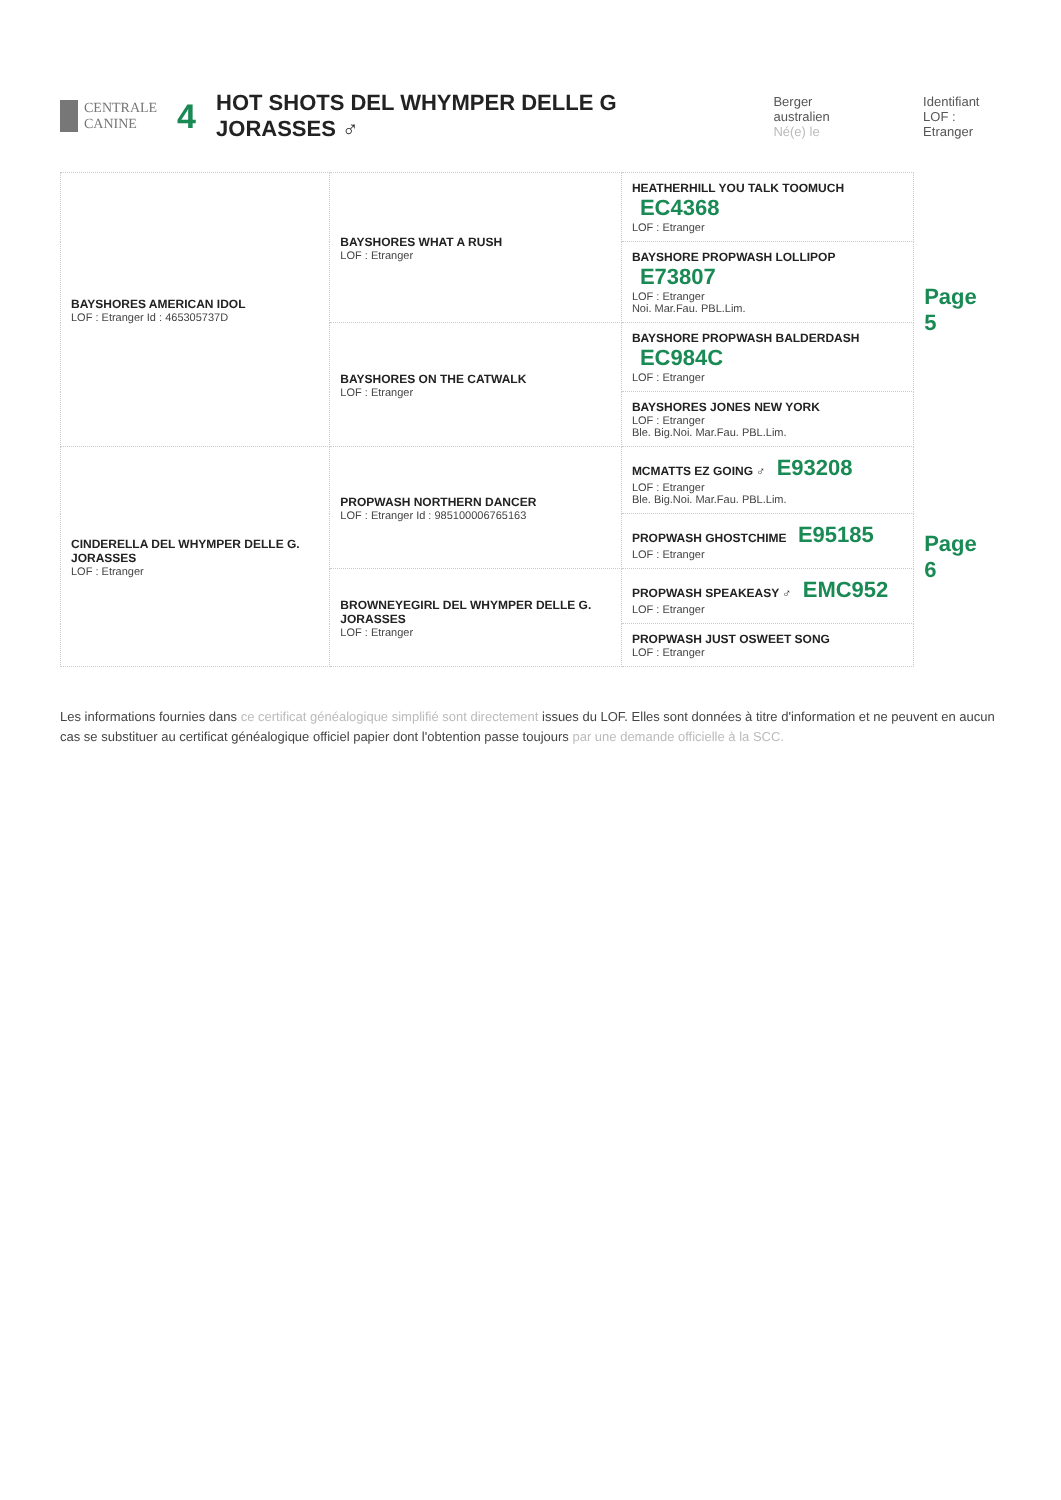CENTRALE
CANINE
4
HOT SHOTS DEL WHYMPER DELLE G JORASSES ♂
Berger australien
Né(e) le
Identifiant
LOF : Etranger
| BAYSHORES AMERICAN IDOL LOF : Etranger Id : 465305737D | BAYSHORES WHAT A RUSH LOF : Etranger | HEATHERHILL YOU TALK TOOMUCH EC4368 LOF : Etranger | Page 5 |
| | | BAYSHORE PROPWASH LOLLIPOP E73807 LOF : Etranger Noi. Mar.Fau. PBL.Lim. | |
| | BAYSHORES ON THE CATWALK LOF : Etranger | BAYSHORE PROPWASH BALDERDASH EC984C LOF : Etranger | |
| | | BAYSHORES JONES NEW YORK LOF : Etranger Ble. Big.Noi. Mar.Fau. PBL.Lim. | |
| CINDERELLA DEL WHYMPER DELLE G. JORASSES LOF : Etranger | PROPWASH NORTHERN DANCER LOF : Etranger Id : 985100006765163 | MCMATTS EZ GOING ♂ E93208 LOF : Etranger Ble. Big.Noi. Mar.Fau. PBL.Lim. | Page 6 |
| | | PROPWASH GHOSTCHIME E95185 LOF : Etranger | |
| | BROWNEYEGIRL DEL WHYMPER DELLE G. JORASSES LOF : Etranger | PROPWASH SPEAKEASY ♂ EMC952 LOF : Etranger | |
| | | PROPWASH JUST OSWEET SONG LOF : Etranger | |
Les informations fournies dans ce certificat généalogique simplifié sont directement issues du LOF. Elles sont données à titre d'information et ne peuvent en aucun cas se substituer au certificat généalogique officiel papier dont l'obtention passe toujours par une demande officielle à la SCC.